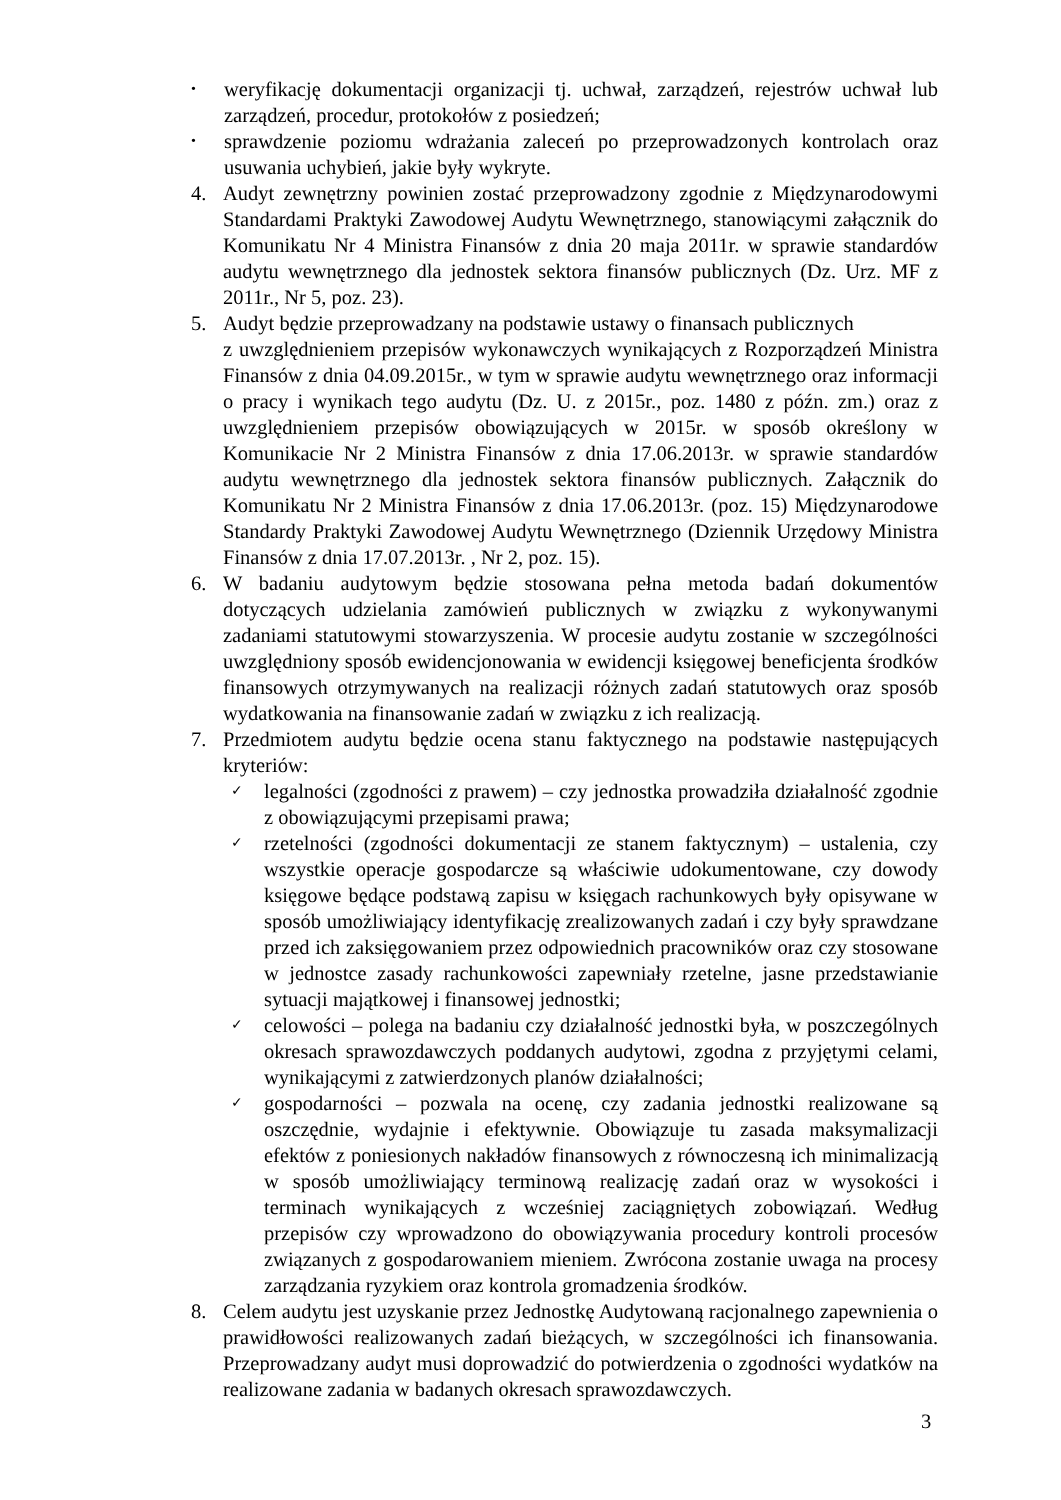• weryfikację dokumentacji organizacji tj. uchwał, zarządzeń, rejestrów uchwał lub zarządzeń, procedur, protokołów z posiedzeń;
• sprawdzenie poziomu wdrażania zaleceń po przeprowadzonych kontrolach oraz usuwania uchybień, jakie były wykryte.
4. Audyt zewnętrzny powinien zostać przeprowadzony zgodnie z Międzynarodowymi Standardami Praktyki Zawodowej Audytu Wewnętrznego, stanowiącymi załącznik do Komunikatu Nr 4 Ministra Finansów z dnia 20 maja 2011r. w sprawie standardów audytu wewnętrznego dla jednostek sektora finansów publicznych (Dz. Urz. MF z 2011r., Nr 5, poz. 23).
5. Audyt będzie przeprowadzany na podstawie ustawy o finansach publicznych
z uwzględnieniem przepisów wykonawczych wynikających z Rozporządzeń Ministra Finansów z dnia 04.09.2015r., w tym w sprawie audytu wewnętrznego oraz informacji o pracy i wynikach tego audytu (Dz. U. z 2015r., poz. 1480 z późn. zm.) oraz z uwzględnieniem przepisów obowiązujących w 2015r. w sposób określony w Komunikacie Nr 2 Ministra Finansów z dnia 17.06.2013r. w sprawie standardów audytu wewnętrznego dla jednostek sektora finansów publicznych. Załącznik do Komunikatu Nr 2 Ministra Finansów z dnia 17.06.2013r. (poz. 15) Międzynarodowe Standardy Praktyki Zawodowej Audytu Wewnętrznego (Dziennik Urzędowy Ministra Finansów z dnia 17.07.2013r. , Nr 2, poz. 15).
6. W badaniu audytowym będzie stosowana pełna metoda badań dokumentów dotyczących udzielania zamówień publicznych w związku z wykonywanymi zadaniami statutowymi stowarzyszenia. W procesie audytu zostanie w szczególności uwzględniony sposób ewidencjonowania w ewidencji księgowej beneficjenta środków finansowych otrzymywanych na realizacji różnych zadań statutowych oraz sposób wydatkowania na finansowanie zadań w związku z ich realizacją.
7. Przedmiotem audytu będzie ocena stanu faktycznego na podstawie następujących kryteriów:
✓ legalności (zgodności z prawem) – czy jednostka prowadziła działalność zgodnie z obowiązującymi przepisami prawa;
✓ rzetelności (zgodności dokumentacji ze stanem faktycznym) – ustalenia, czy wszystkie operacje gospodarcze są właściwie udokumentowane, czy dowody księgowe będące podstawą zapisu w księgach rachunkowych były opisywane w sposób umożliwiający identyfikację zrealizowanych zadań i czy były sprawdzane przed ich zaksięgowaniem przez odpowiednich pracowników oraz czy stosowane w jednostce zasady rachunkowości zapewniały rzetelne, jasne przedstawianie sytuacji majątkowej i finansowej jednostki;
✓ celowości – polega na badaniu czy działalność jednostki była, w poszczególnych okresach sprawozdawczych poddanych audytowi, zgodna z przyjętymi celami, wynikającymi z zatwierdzonych planów działalności;
✓ gospodarności – pozwala na ocenę, czy zadania jednostki realizowane są oszczędnie, wydajnie i efektywnie. Obowiązuje tu zasada maksymalizacji efektów z poniesionych nakładów finansowych z równoczesną ich minimalizacją w sposób umożliwiający terminową realizację zadań oraz w wysokości i terminach wynikających z wcześniej zaciągniętych zobowiązań. Według przepisów czy wprowadzono do obowiązywania procedury kontroli procesów związanych z gospodarowaniem mieniem. Zwrócona zostanie uwaga na procesy zarządzania ryzykiem oraz kontrola gromadzenia środków.
8. Celem audytu jest uzyskanie przez Jednostkę Audytowaną racjonalnego zapewnienia o prawidłowości realizowanych zadań bieżących, w szczególności ich finansowania. Przeprowadzany audyt musi doprowadzić do potwierdzenia o zgodności wydatków na realizowane zadania w badanych okresach sprawozdawczych.
3